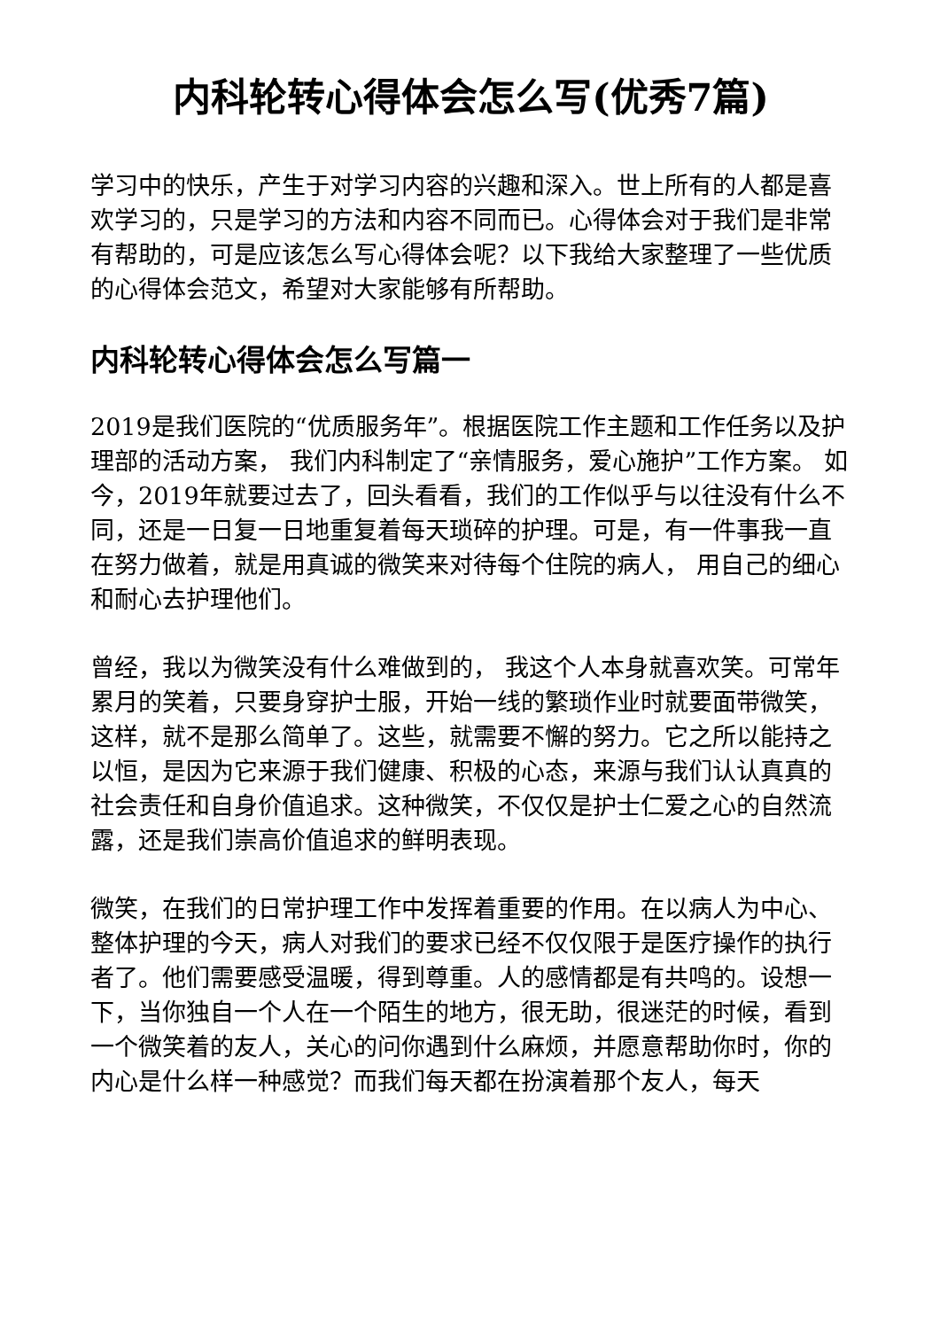内科轮转心得体会怎么写(优秀7篇)
学习中的快乐，产生于对学习内容的兴趣和深入。世上所有的人都是喜欢学习的，只是学习的方法和内容不同而已。心得体会对于我们是非常有帮助的，可是应该怎么写心得体会呢？以下我给大家整理了一些优质的心得体会范文，希望对大家能够有所帮助。
内科轮转心得体会怎么写篇一
2019是我们医院的“优质服务年”。根据医院工作主题和工作任务以及护理部的活动方案， 我们内科制定了“亲情服务，爱心施护”工作方案。 如今，2019年就要过去了，回头看看，我们的工作似乎与以往没有什么不同，还是一日复一日地重复着每天琐碎的护理。可是，有一件事我一直在努力做着，就是用真诚的微笑来对待每个住院的病人， 用自己的细心和耐心去护理他们。
曾经，我以为微笑没有什么难做到的， 我这个人本身就喜欢笑。可常年累月的笑着，只要身穿护士服，开始一线的繁琐作业时就要面带微笑，这样，就不是那么简单了。这些，就需要不懈的努力。它之所以能持之以恒，是因为它来源于我们健康、积极的心态，来源与我们认认真真的社会责任和自身价值追求。这种微笑，不仅仅是护士仁爱之心的自然流露，还是我们崇高价值追求的鲜明表现。
微笑，在我们的日常护理工作中发挥着重要的作用。在以病人为中心、整体护理的今天，病人对我们的要求已经不仅仅限于是医疗操作的执行者了。他们需要感受温暖，得到尊重。人的感情都是有共鸣的。设想一下，当你独自一个人在一个陌生的地方，很无助，很迷茫的时候，看到一个微笑着的友人，关心的问你遇到什么麻烦，并愿意帮助你时，你的内心是什么样一种感觉？而我们每天都在扮演着那个友人，每天